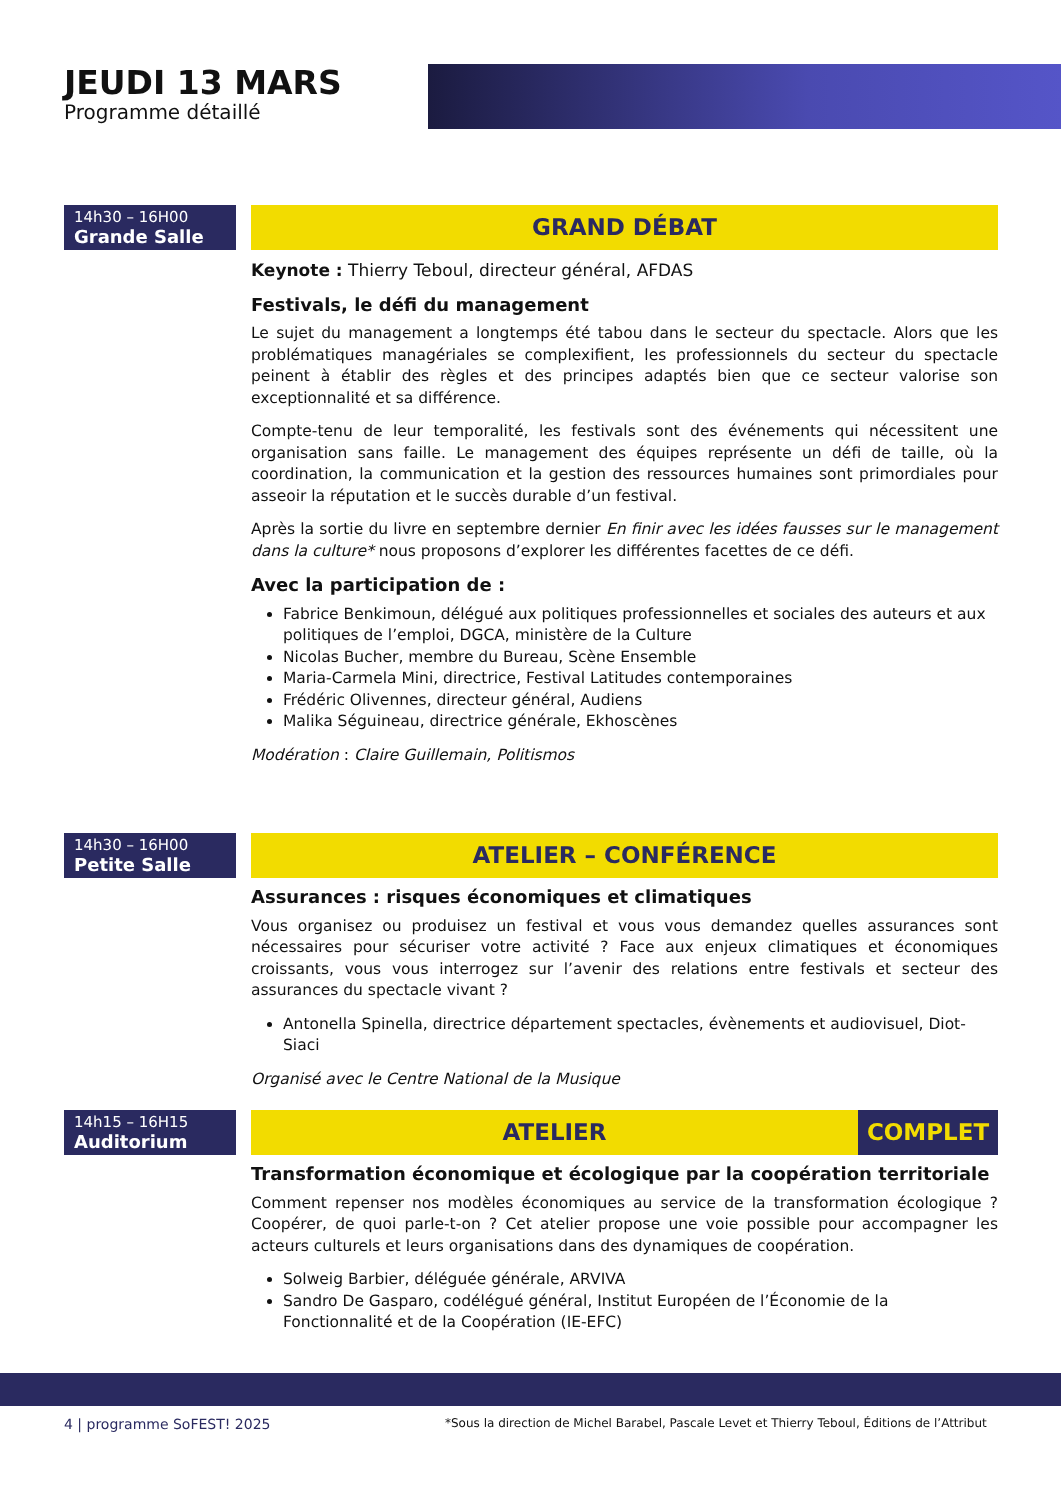JEUDI 13 MARS
Programme détaillé
14h30 – 16H00
Grande Salle
GRAND DÉBAT
Keynote : Thierry Teboul, directeur général, AFDAS
Festivals, le défi du management
Le sujet du management a longtemps été tabou dans le secteur du spectacle. Alors que les problématiques managériales se complexifient, les professionnels du secteur du spectacle peinent à établir des règles et des principes adaptés bien que ce secteur valorise son exceptionnalité et sa différence.
Compte-tenu de leur temporalité, les festivals sont des événements qui nécessitent une organisation sans faille. Le management des équipes représente un défi de taille, où la coordination, la communication et la gestion des ressources humaines sont primordiales pour asseoir la réputation et le succès durable d’un festival.
Après la sortie du livre en septembre dernier En finir avec les idées fausses sur le management dans la culture* nous proposons d’explorer les différentes facettes de ce défi.
Avec la participation de :
Fabrice Benkimoun, délégué aux politiques professionnelles et sociales des auteurs et aux politiques de l’emploi, DGCA, ministère de la Culture
Nicolas Bucher, membre du Bureau, Scène Ensemble
Maria-Carmela Mini, directrice, Festival Latitudes contemporaines
Frédéric Olivennes, directeur général, Audiens
Malika Séguineau, directrice générale, Ekhoscènes
Modération : Claire Guillemain, Politismos
14h30 – 16H00
Petite Salle
ATELIER – CONFÉRENCE
Assurances : risques économiques et climatiques
Vous organisez ou produisez un festival et vous vous demandez quelles assurances sont nécessaires pour sécuriser votre activité ? Face aux enjeux climatiques et économiques croissants, vous vous interrogez sur l’avenir des relations entre festivals et secteur des assurances du spectacle vivant ?
Antonella Spinella, directrice département spectacles, évènements et audiovisuel, Diot-Siaci
Organisé avec le Centre National de la Musique
14h15 – 16H15
Auditorium
ATELIER COMPLET
Transformation économique et écologique par la coopération territoriale
Comment repenser nos modèles économiques au service de la transformation écologique ? Coopérer, de quoi parle-t-on ? Cet atelier propose une voie possible pour accompagner les acteurs culturels et leurs organisations dans des dynamiques de coopération.
Solweig Barbier, déléguée générale, ARVIVA
Sandro De Gasparo, codélégué général, Institut Européen de l’Économie de la Fonctionnalité et de la Coopération (IE-EFC)
4 | programme SoFEST! 2025
*Sous la direction de Michel Barabel, Pascale Levet et Thierry Teboul, Éditions de l’Attribut